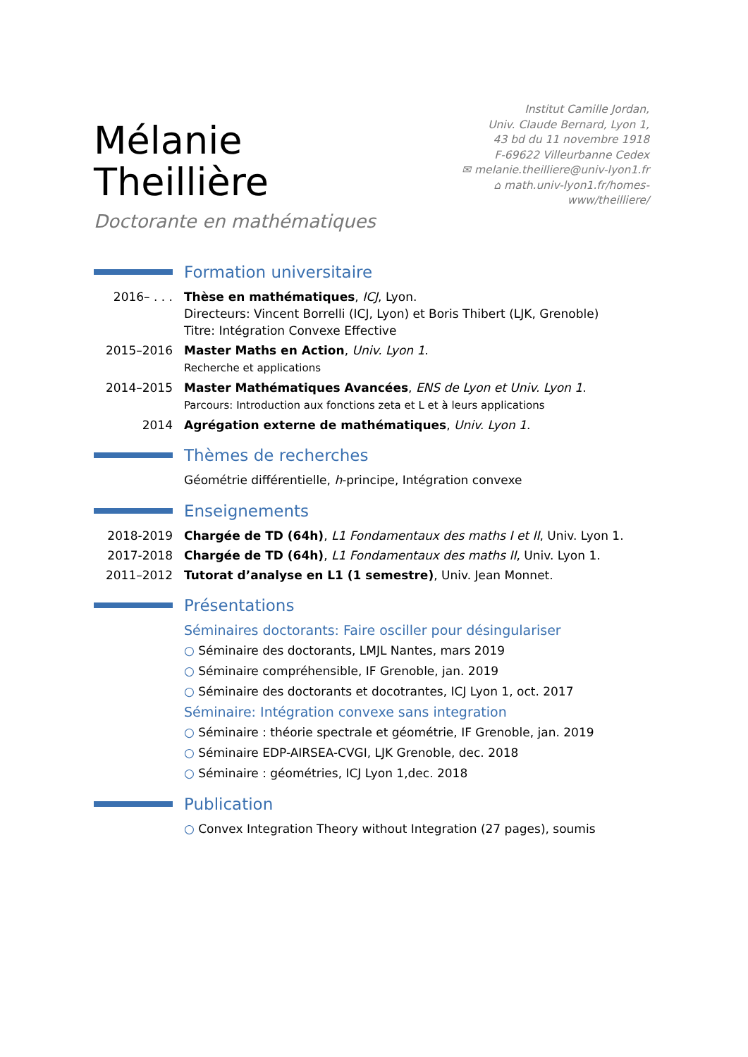Mélanie Theillière
Doctorante en mathématiques
Institut Camille Jordan,
Univ. Claude Bernard, Lyon 1,
43 bd du 11 novembre 1918
F-69622 Villeurbanne Cedex
✉ melanie.theilliere@univ-lyon1.fr
⌂ math.univ-lyon1.fr/homes-www/theilliere/
Formation universitaire
| 2016– . . . | Thèse en mathématiques , ICJ , Lyon. Directeurs: Vincent Borrelli (ICJ, Lyon) et Boris Thibert (LJK, Grenoble) Titre: Intégration Convexe Effective |
| 2015–2016 | Master Maths en Action , Univ. Lyon 1 . Recherche et applications |
| 2014–2015 | Master Mathématiques Avancées , ENS de Lyon et Univ. Lyon 1 . Parcours: Introduction aux fonctions zeta et L et à leurs applications |
| 2014 | Agrégation externe de mathématiques , Univ. Lyon 1 . |
Thèmes de recherches
Géométrie différentielle, h-principe, Intégration convexe
Enseignements
| 2018-2019 | Chargée de TD (64h) , L1 Fondamentaux des maths I et II , Univ. Lyon 1. |
| 2017-2018 | Chargée de TD (64h) , L1 Fondamentaux des maths II , Univ. Lyon 1. |
| 2011–2012 | Tutorat d’analyse en L1 (1 semestre) , Univ. Jean Monnet. |
Présentations
Séminaires doctorants: Faire osciller pour désingulariser
○ Séminaire des doctorants, LMJL Nantes, mars 2019
○ Séminaire compréhensible, IF Grenoble, jan. 2019
○ Séminaire des doctorants et docotrantes, ICJ Lyon 1, oct. 2017
Séminaire: Intégration convexe sans integration
○ Séminaire : théorie spectrale et géométrie, IF Grenoble, jan. 2019
○ Séminaire EDP-AIRSEA-CVGI, LJK Grenoble, dec. 2018
○ Séminaire : géométries, ICJ Lyon 1,dec. 2018
Publication
○ Convex Integration Theory without Integration (27 pages), soumis